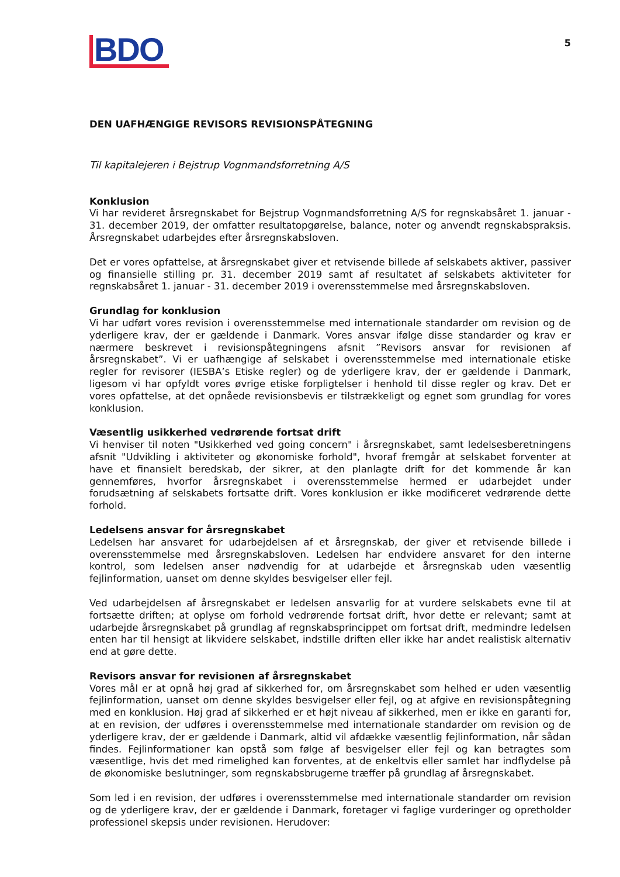BDO
5
DEN UAFHÆNGIGE REVISORS REVISIONSPÅTEGNING
Til kapitalejeren i Bejstrup Vognmandsforretning A/S
Konklusion
Vi har revideret årsregnskabet for Bejstrup Vognmandsforretning A/S for regnskabsåret 1. januar - 31. december 2019, der omfatter resultatopgørelse, balance, noter og anvendt regnskabspraksis. Årsregnskabet udarbejdes efter årsregnskabsloven.
Det er vores opfattelse, at årsregnskabet giver et retvisende billede af selskabets aktiver, passiver og finansielle stilling pr. 31. december 2019 samt af resultatet af selskabets aktiviteter for regnskabsåret 1. januar - 31. december 2019 i overensstemmelse med årsregnskabsloven.
Grundlag for konklusion
Vi har udført vores revision i overensstemmelse med internationale standarder om revision og de yderligere krav, der er gældende i Danmark. Vores ansvar ifølge disse standarder og krav er nærmere beskrevet i revisionspåtegningens afsnit ”Revisors ansvar for revisionen af årsregnskabet”. Vi er uafhængige af selskabet i overensstemmelse med internationale etiske regler for revisorer (IESBA’s Etiske regler) og de yderligere krav, der er gældende i Danmark, ligesom vi har opfyldt vores øvrige etiske forpligtelser i henhold til disse regler og krav. Det er vores opfattelse, at det opnåede revisionsbevis er tilstrækkeligt og egnet som grundlag for vores konklusion.
Væsentlig usikkerhed vedrørende fortsat drift
Vi henviser til noten "Usikkerhed ved going concern" i årsregnskabet, samt ledelsesberetningens afsnit "Udvikling i aktiviteter og økonomiske forhold", hvoraf fremgår at selskabet forventer at have et finansielt beredskab, der sikrer, at den planlagte drift for det kommende år kan gennemføres, hvorfor årsregnskabet i overensstemmelse hermed er udarbejdet under forudsætning af selskabets fortsatte drift. Vores konklusion er ikke modificeret vedrørende dette forhold.
Ledelsens ansvar for årsregnskabet
Ledelsen har ansvaret for udarbejdelsen af et årsregnskab, der giver et retvisende billede i overensstemmelse med årsregnskabsloven. Ledelsen har endvidere ansvaret for den interne kontrol, som ledelsen anser nødvendig for at udarbejde et årsregnskab uden væsentlig fejlinformation, uanset om denne skyldes besvigelser eller fejl.
Ved udarbejdelsen af årsregnskabet er ledelsen ansvarlig for at vurdere selskabets evne til at fortsætte driften; at oplyse om forhold vedrørende fortsat drift, hvor dette er relevant; samt at udarbejde årsregnskabet på grundlag af regnskabsprincippet om fortsat drift, medmindre ledelsen enten har til hensigt at likvidere selskabet, indstille driften eller ikke har andet realistisk alternativ end at gøre dette.
Revisors ansvar for revisionen af årsregnskabet
Vores mål er at opnå høj grad af sikkerhed for, om årsregnskabet som helhed er uden væsentlig fejlinformation, uanset om denne skyldes besvigelser eller fejl, og at afgive en revisionspåtegning med en konklusion. Høj grad af sikkerhed er et højt niveau af sikkerhed, men er ikke en garanti for, at en revision, der udføres i overensstemmelse med internationale standarder om revision og de yderligere krav, der er gældende i Danmark, altid vil afdække væsentlig fejlinformation, når sådan findes. Fejlinformationer kan opstå som følge af besvigelser eller fejl og kan betragtes som væsentlige, hvis det med rimelighed kan forventes, at de enkeltvis eller samlet har indflydelse på de økonomiske beslutninger, som regnskabsbrugerne træffer på grundlag af årsregnskabet.
Som led i en revision, der udføres i overensstemmelse med internationale standarder om revision og de yderligere krav, der er gældende i Danmark, foretager vi faglige vurderinger og opretholder professionel skepsis under revisionen. Herudover: